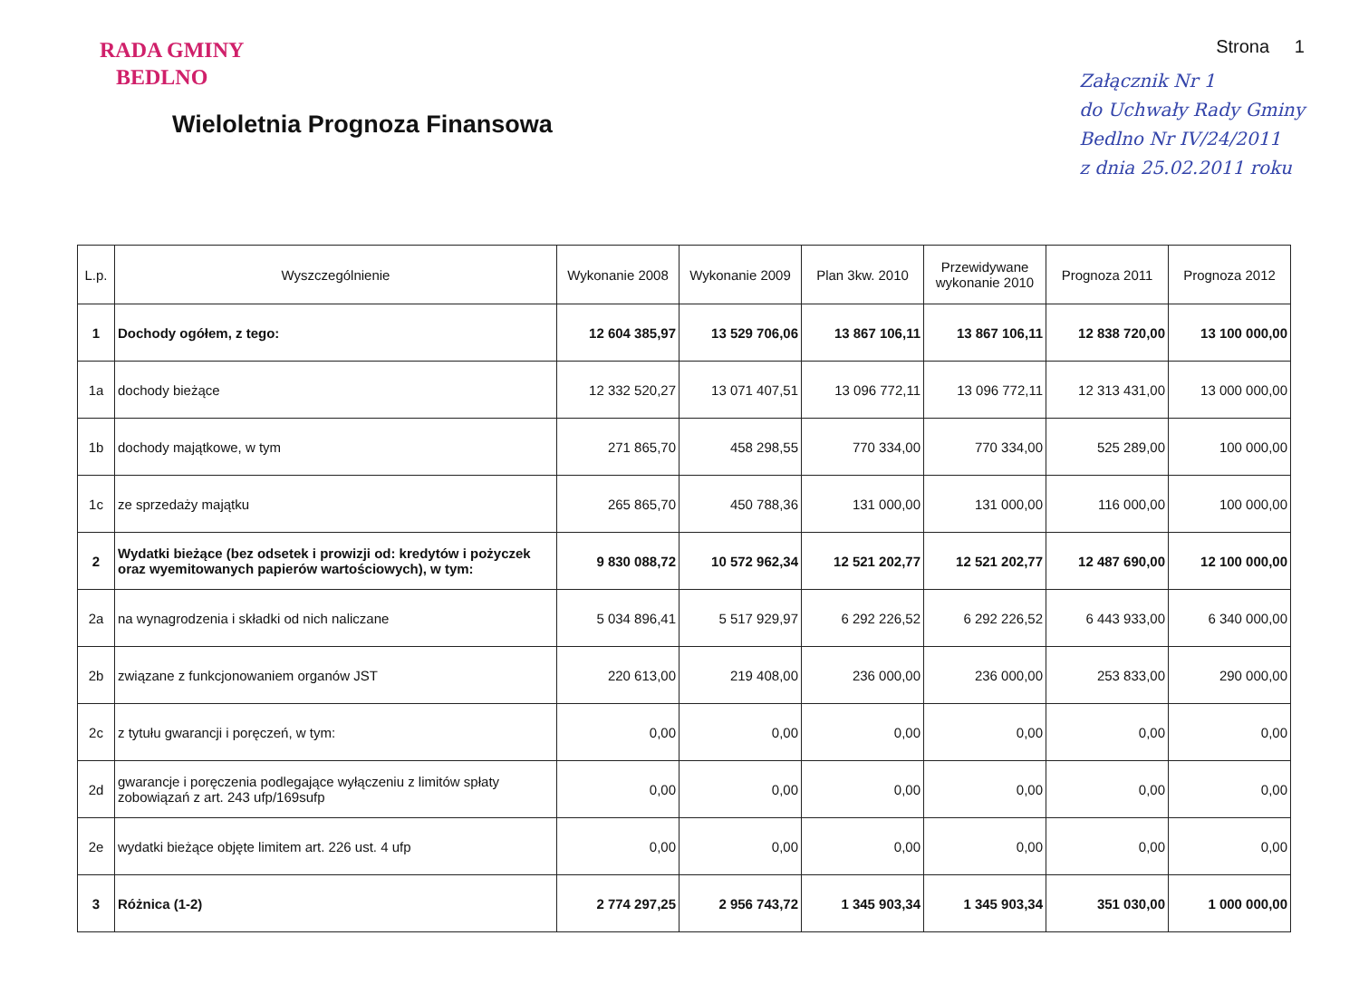RADA GMINY
BEDLNO
Wieloletnia Prognoza Finansowa
Strona 1
Załącznik Nr 1
do Uchwały Rady Gminy
Bedlno Nr IV/24/2011
z dnia 25.02.2011 roku
| L.p. | Wyszczególnienie | Wykonanie 2008 | Wykonanie 2009 | Plan 3kw. 2010 | Przewidywane wykonanie 2010 | Prognoza 2011 | Prognoza 2012 |
| --- | --- | --- | --- | --- | --- | --- | --- |
| 1 | Dochody ogółem, z tego: | 12 604 385,97 | 13 529 706,06 | 13 867 106,11 | 13 867 106,11 | 12 838 720,00 | 13 100 000,00 |
| 1a | dochody bieżące | 12 332 520,27 | 13 071 407,51 | 13 096 772,11 | 13 096 772,11 | 12 313 431,00 | 13 000 000,00 |
| 1b | dochody majątkowe, w tym | 271 865,70 | 458 298,55 | 770 334,00 | 770 334,00 | 525 289,00 | 100 000,00 |
| 1c | ze sprzedaży majątku | 265 865,70 | 450 788,36 | 131 000,00 | 131 000,00 | 116 000,00 | 100 000,00 |
| 2 | Wydatki bieżące (bez odsetek i prowizji od: kredytów i pożyczek oraz wyemitowanych papierów wartościowych), w tym: | 9 830 088,72 | 10 572 962,34 | 12 521 202,77 | 12 521 202,77 | 12 487 690,00 | 12 100 000,00 |
| 2a | na wynagrodzenia i składki od nich naliczane | 5 034 896,41 | 5 517 929,97 | 6 292 226,52 | 6 292 226,52 | 6 443 933,00 | 6 340 000,00 |
| 2b | związane z funkcjonowaniem organów JST | 220 613,00 | 219 408,00 | 236 000,00 | 236 000,00 | 253 833,00 | 290 000,00 |
| 2c | z tytułu gwarancji i poręczeń, w tym: | 0,00 | 0,00 | 0,00 | 0,00 | 0,00 | 0,00 |
| 2d | gwarancje i poręczenia podlegające wyłączeniu z limitów spłaty zobowiązań z art. 243 ufp/169sufp | 0,00 | 0,00 | 0,00 | 0,00 | 0,00 | 0,00 |
| 2e | wydatki bieżące objęte limitem art. 226 ust. 4 ufp | 0,00 | 0,00 | 0,00 | 0,00 | 0,00 | 0,00 |
| 3 | Różnica (1-2) | 2 774 297,25 | 2 956 743,72 | 1 345 903,34 | 1 345 903,34 | 351 030,00 | 1 000 000,00 |